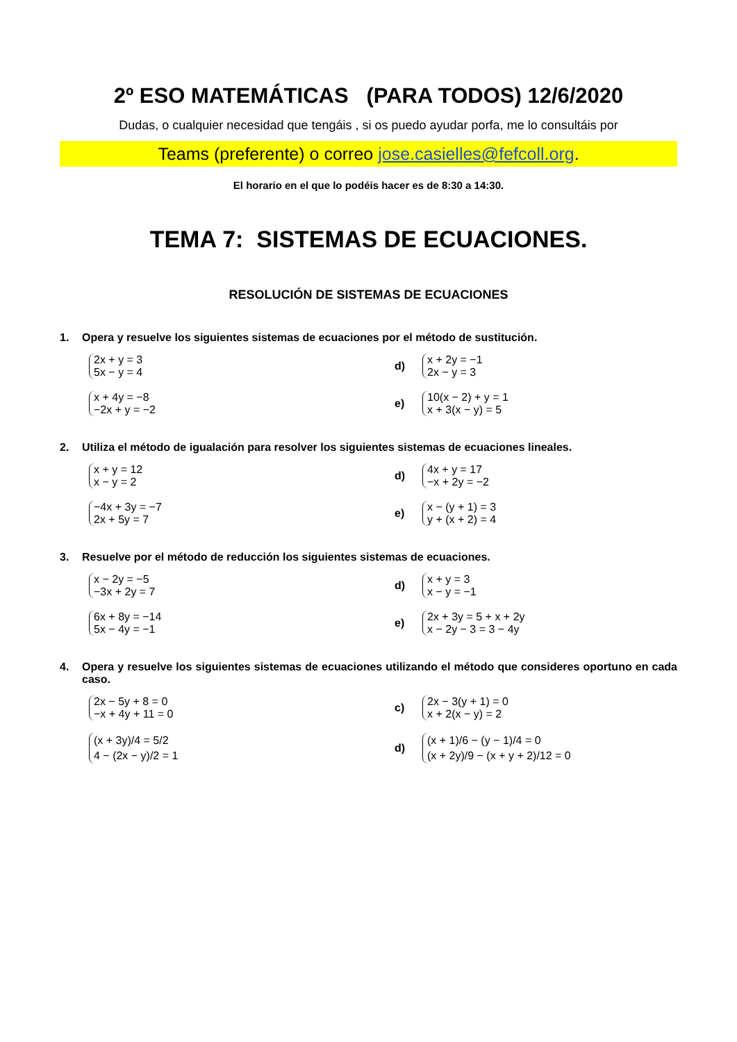2º ESO MATEMÁTICAS (PARA TODOS) 12/6/2020
Dudas, o cualquier necesidad que tengáis , si os puedo ayudar porfa, me lo consultáis por
Teams (preferente) o correo jose.casielles@fefcoll.org.
El horario en el que lo podéis hacer es de 8:30 a 14:30.
TEMA 7: SISTEMAS DE ECUACIONES.
RESOLUCIÓN DE SISTEMAS DE ECUACIONES
1. Opera y resuelve los siguientes sistemas de ecuaciones por el método de sustitución.
2x + y = 3
5x − y = 4
d)
x + 2y = −1
2x − y = 3
x + 4y = −8
−2x + y = −2
e)
10(x − 2) + y = 1
x + 3(x − y) = 5
2. Utiliza el método de igualación para resolver los siguientes sistemas de ecuaciones lineales.
x + y = 12
x − y = 2
d)
4x + y = 17
−x + 2y = −2
−4x + 3y = −7
2x + 5y = 7
e)
x − (y + 1) = 3
y + (x + 2) = 4
3. Resuelve por el método de reducción los siguientes sistemas de ecuaciones.
x − 2y = −5
−3x + 2y = 7
d)
x + y = 3
x − y = −1
6x + 8y = −14
5x − 4y = −1
e)
2x + 3y = 5 + x + 2y
x − 2y − 3 = 3 − 4y
4. Opera y resuelve los siguientes sistemas de ecuaciones utilizando el método que consideres oportuno en cada caso.
2x − 5y + 8 = 0
−x + 4y + 11 = 0
c)
2x − 3(y + 1) = 0
x + 2(x − y) = 2
(x + 3y)/4 = 5/2
4 − (2x − y)/2 = 1
d)
(x + 1)/6 − (y − 1)/4 = 0
(x + 2y)/9 − (x + y + 2)/12 = 0